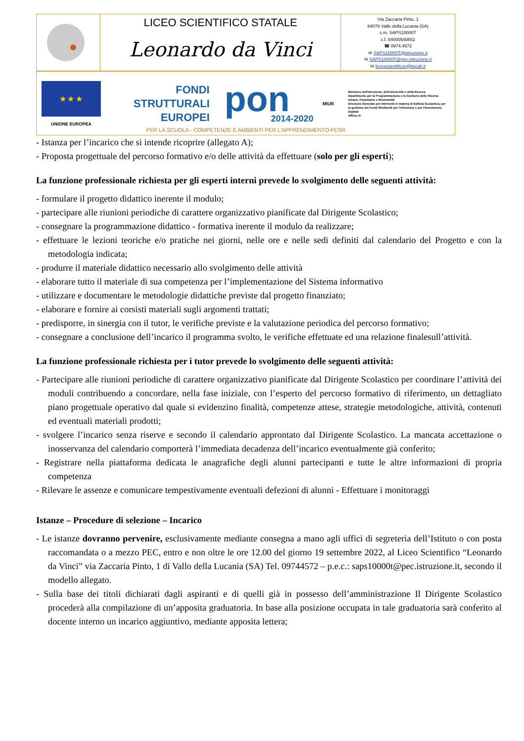LICEO SCIENTIFICO STATALE
Leonardo da Vinci
Via Zaccaria Pinto, 1
84078 Vallo della Lucania (SA)
c.m. SAPS10000T
c.f. 84000540652
☎ 0974.4572
✉ SAPS10000T@istruzione.it
✉ SAPS10000T@pec.istruzione.it
✉ liceoscientificov@tiscali.it
★ ★ ★
UNIONE EUROPEA
FONDI
STRUTTURALI
EUROPEI
pon
2014-2020
MIUR
Ministero dell'Istruzione, dell'Università e della Ricerca
Dipartimento per la Programmazione e la Gestione delle Risorse Umane, Finanziarie e Strumentali
Direzione Generale per interventi in materia di Edilizia Scolastica, per la gestione dei Fondi Strutturali per l'Istruzione e per l'Innovazione Digitale
Ufficio IV
PER LA SCUOLA - COMPETENZE E AMBIENTI PER L'APPRENDIMENTO-FESR
- Istanza per l’incarico che si intende ricoprire (allegato A);
- Proposta progettuale del percorso formativo e/o delle attività da effettuare (solo per gli esperti);
La funzione professionale richiesta per gli esperti interni prevede lo svolgimento delle seguenti attività:
- formulare il progetto didattico inerente il modulo;
- partecipare alle riunioni periodiche di carattere organizzativo pianificate dal Dirigente Scolastico;
- consegnare la programmazione didattico - formativa inerente il modulo da realizzare;
- effettuare le lezioni teoriche e/o pratiche nei giorni, nelle ore e nelle sedi definiti dal calendario del Progetto e con la metodologia indicata;
- produrre il materiale didattico necessario allo svolgimento delle attività
- elaborare tutto il materiale di sua competenza per l’implementazione del Sistema informativo
- utilizzare e documentare le metodologie didattiche previste dal progetto finanziato;
- elaborare e fornire ai corsisti materiali sugli argomenti trattati;
- predisporre, in sinergia con il tutor, le verifiche previste e la valutazione periodica del percorso formativo;
- consegnare a conclusione dell’incarico il programma svolto, le verifiche effettuate ed una relazione finalesull’attività.
La funzione professionale richiesta per i tutor prevede lo svolgimento delle seguenti attività:
- Partecipare alle riunioni periodiche di carattere organizzativo pianificate dal Dirigente Scolastico per coordinare l’attività dei moduli contribuendo a concordare, nella fase iniziale, con l’esperto del percorso formativo di riferimento, un dettagliato piano progettuale operativo dal quale si evidenzino finalità, competenze attese, strategie metodologiche, attività, contenuti ed eventuali materiali prodotti;
- svolgere l’incarico senza riserve e secondo il calendario approntato dal Dirigente Scolastico. La mancata accettazione o inosservanza del calendario comporterà l’immediata decadenza dell’incarico eventualmente già conferito;
- Registrare nella piattaforma dedicata le anagrafiche degli alunni partecipanti e tutte le altre informazioni di propria competenza
- Rilevare le assenze e comunicare tempestivamente eventuali defezioni di alunni - Effettuare i monitoraggi
Istanze – Procedure di selezione – Incarico
- Le istanze dovranno pervenire, esclusivamente mediante consegna a mano agli uffici di segreteria dell’Istituto o con posta raccomandata o a mezzo PEC, entro e non oltre le ore 12.00 del giorno 19 settembre 2022, al Liceo Scientifico “Leonardo da Vinci” via Zaccaria Pinto, 1 di Vallo della Lucania (SA) Tel. 09744572 – p.e.c.: saps10000t@pec.istruzione.it, secondo il modello allegato.
- Sulla base dei titoli dichiarati dagli aspiranti e di quelli già in possesso dell’amministrazione Il Dirigente Scolastico procederà alla compilazione di un’apposita graduatoria. In base alla posizione occupata in tale graduatoria sarà conferito al docente interno un incarico aggiuntivo, mediante apposita lettera;